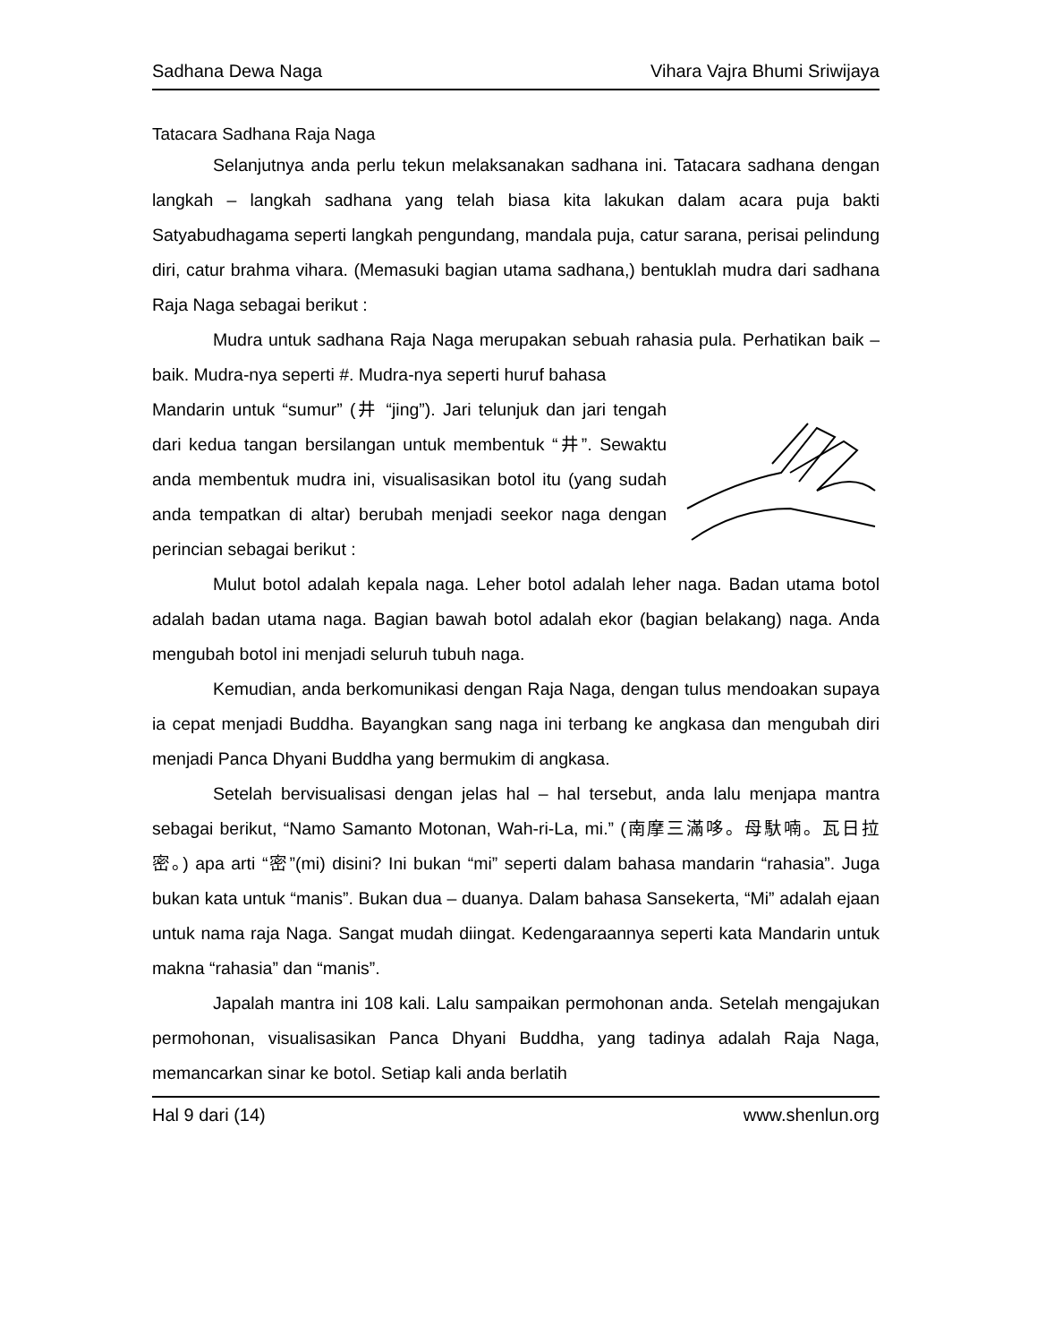Sadhana Dewa Naga Vihara Vajra Bhumi Sriwijaya
Tatacara Sadhana Raja Naga
Selanjutnya anda perlu tekun melaksanakan sadhana ini. Tatacara sadhana dengan langkah – langkah sadhana yang telah biasa kita lakukan dalam acara puja bakti Satyabudhagama seperti langkah pengundang, mandala puja, catur sarana, perisai pelindung diri, catur brahma vihara. (Memasuki bagian utama sadhana,) bentuklah mudra dari sadhana Raja Naga sebagai berikut :
Mudra untuk sadhana Raja Naga merupakan sebuah rahasia pula. Perhatikan baik – baik. Mudra-nya seperti #. Mudra-nya seperti huruf bahasa
Mandarin untuk “sumur” (井 “jing”). Jari telunjuk dan jari tengah dari kedua tangan bersilangan untuk membentuk “井”. Sewaktu anda membentuk mudra ini, visualisasikan botol itu (yang sudah anda tempatkan di altar) berubah menjadi seekor naga dengan perincian sebagai berikut :
Mulut botol adalah kepala naga. Leher botol adalah leher naga. Badan utama botol adalah badan utama naga. Bagian bawah botol adalah ekor (bagian belakang) naga. Anda mengubah botol ini menjadi seluruh tubuh naga.
Kemudian, anda berkomunikasi dengan Raja Naga, dengan tulus mendoakan supaya ia cepat menjadi Buddha. Bayangkan sang naga ini terbang ke angkasa dan mengubah diri menjadi Panca Dhyani Buddha yang bermukim di angkasa.
Setelah bervisualisasi dengan jelas hal – hal tersebut, anda lalu menjapa mantra sebagai berikut, “Namo Samanto Motonan, Wah-ri-La, mi.” (南摩三滿哆。母馱喃。瓦日拉密。) apa arti “密”(mi) disini? Ini bukan “mi” seperti dalam bahasa mandarin “rahasia”. Juga bukan kata untuk “manis”. Bukan dua – duanya. Dalam bahasa Sansekerta, “Mi” adalah ejaan untuk nama raja Naga. Sangat mudah diingat. Kedengaraannya seperti kata Mandarin untuk makna “rahasia” dan “manis”.
Japalah mantra ini 108 kali. Lalu sampaikan permohonan anda. Setelah mengajukan permohonan, visualisasikan Panca Dhyani Buddha, yang tadinya adalah Raja Naga, memancarkan sinar ke botol. Setiap kali anda berlatih
Hal 9 dari (14) www.shenlun.org